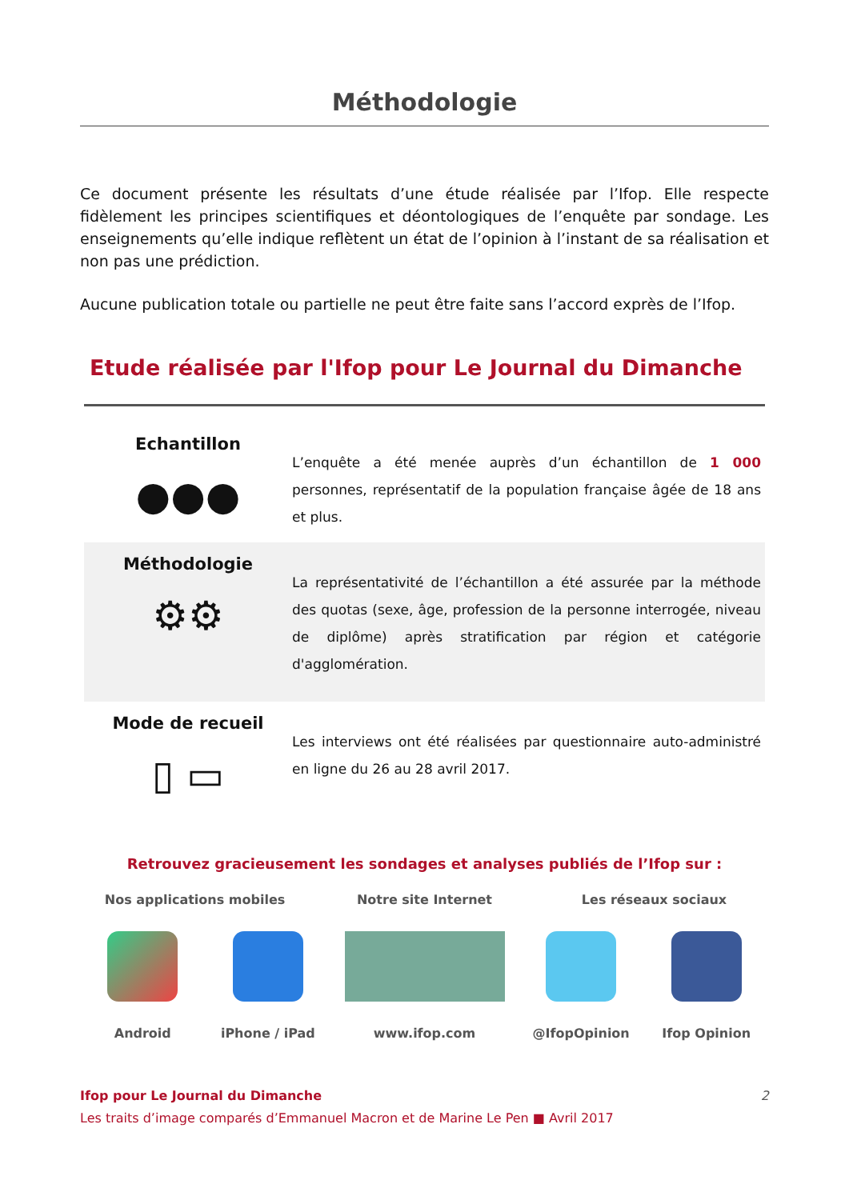Méthodologie
Ce document présente les résultats d’une étude réalisée par l’Ifop. Elle respecte fidèlement les principes scientifiques et déontologiques de l’enquête par sondage. Les enseignements qu’elle indique reflètent un état de l’opinion à l’instant de sa réalisation et non pas une prédiction.
Aucune publication totale ou partielle ne peut être faite sans l’accord exprès de l’Ifop.
Etude réalisée par l'Ifop pour Le Journal du Dimanche
Echantillon
●●●
L’enquête a été menée auprès d’un échantillon de 1 000 personnes, représentatif de la population française âgée de 18 ans et plus.
Méthodologie
⚙⚙
La représentativité de l’échantillon a été assurée par la méthode des quotas (sexe, âge, profession de la personne interrogée, niveau de diplôme) après stratification par région et catégorie d'agglomération.
Mode de recueil
▯ ▭
Les interviews ont été réalisées par questionnaire auto-administré en ligne du 26 au 28 avril 2017.
Retrouvez gracieusement les sondages et analyses publiés de l’Ifop sur :
Nos applications mobiles Notre site Internet Les réseaux sociaux
Android iPhone / iPad www.ifop.com @IfopOpinion Ifop Opinion
Ifop pour Le Journal du Dimanche 2
Les traits d’image comparés d’Emmanuel Macron et de Marine Le Pen ■ Avril 2017